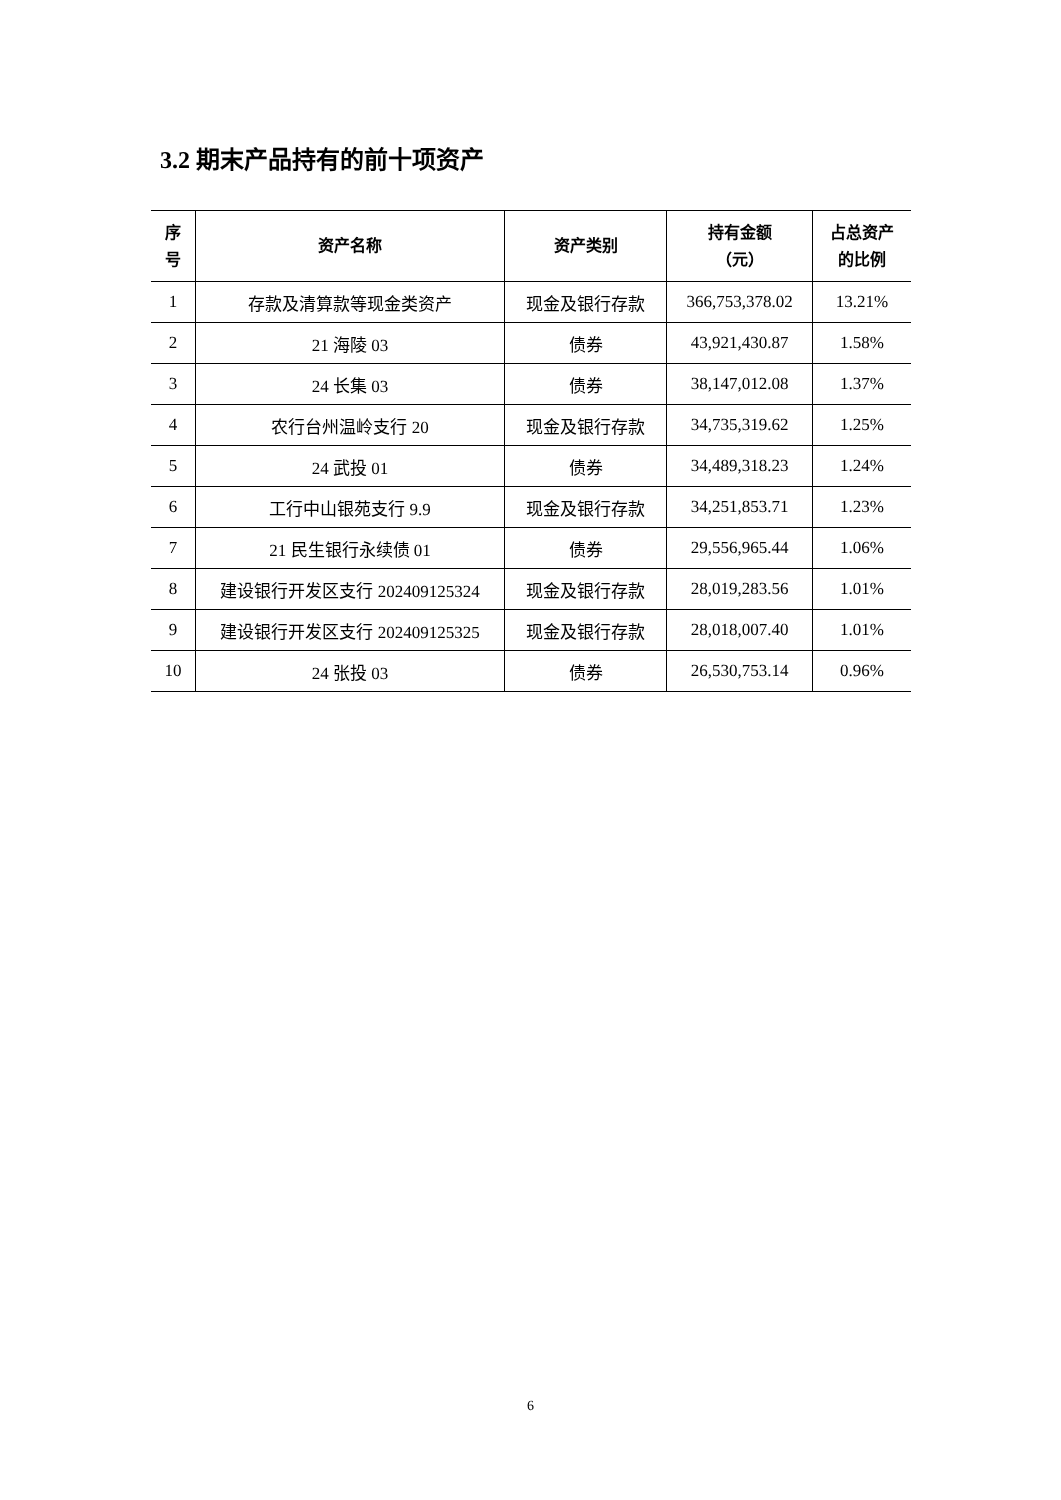3.2 期末产品持有的前十项资产
| 序 号 | 资产名称 | 资产类别 | 持有金额 （元） | 占总资产 的比例 |
| --- | --- | --- | --- | --- |
| 1 | 存款及清算款等现金类资产 | 现金及银行存款 | 366,753,378.02 | 13.21% |
| 2 | 21 海陵 03 | 债券 | 43,921,430.87 | 1.58% |
| 3 | 24 长集 03 | 债券 | 38,147,012.08 | 1.37% |
| 4 | 农行台州温岭支行 20 | 现金及银行存款 | 34,735,319.62 | 1.25% |
| 5 | 24 武投 01 | 债券 | 34,489,318.23 | 1.24% |
| 6 | 工行中山银苑支行 9.9 | 现金及银行存款 | 34,251,853.71 | 1.23% |
| 7 | 21 民生银行永续债 01 | 债券 | 29,556,965.44 | 1.06% |
| 8 | 建设银行开发区支行 202409125324 | 现金及银行存款 | 28,019,283.56 | 1.01% |
| 9 | 建设银行开发区支行 202409125325 | 现金及银行存款 | 28,018,007.40 | 1.01% |
| 10 | 24 张投 03 | 债券 | 26,530,753.14 | 0.96% |
6